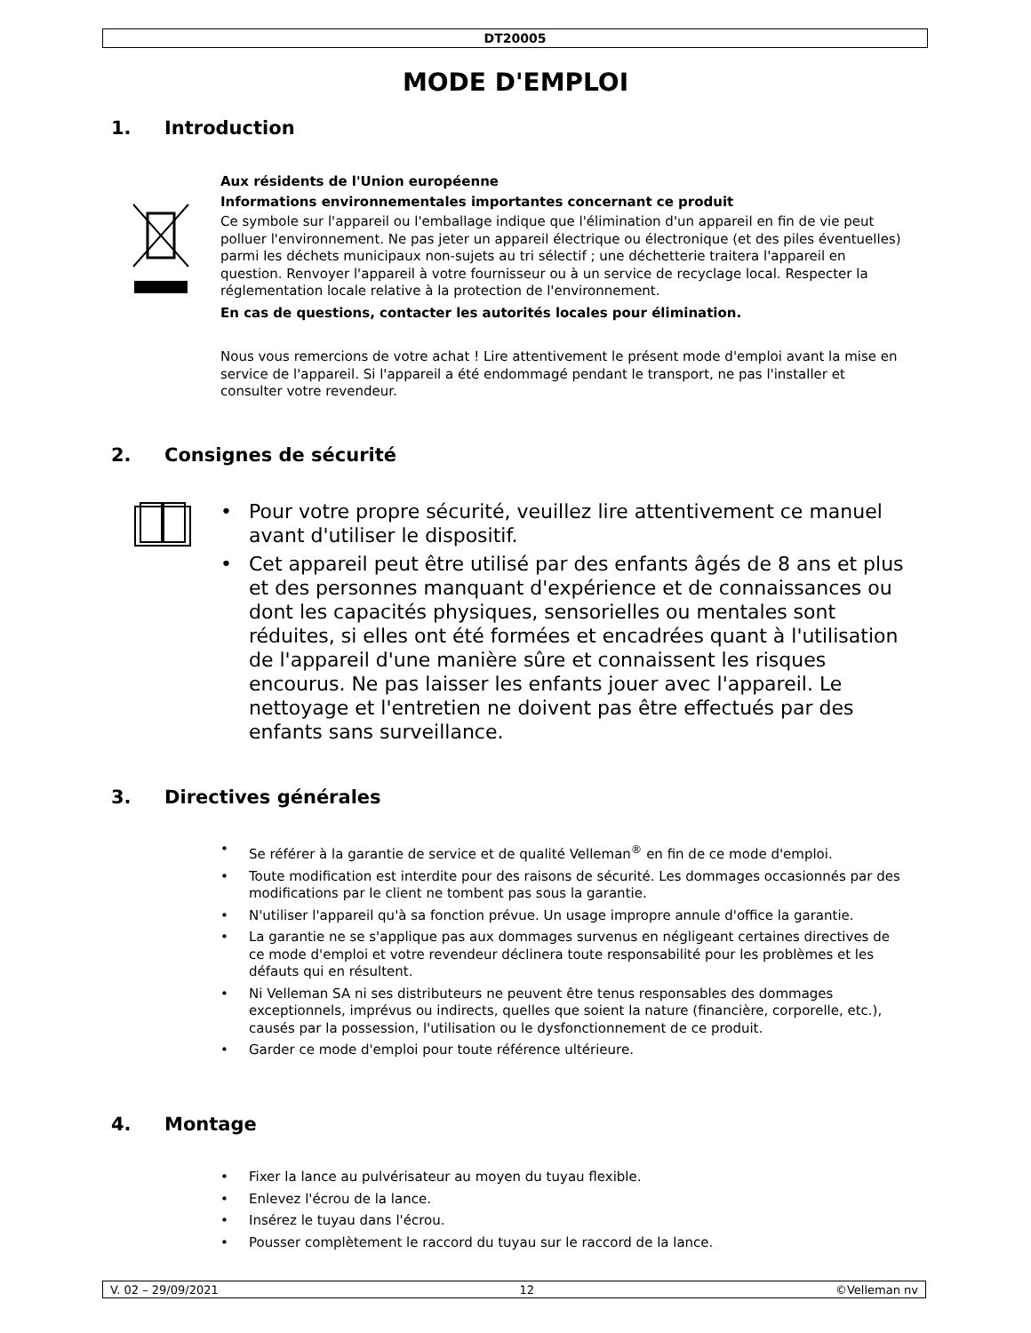DT20005
MODE D'EMPLOI
1. Introduction
Aux résidents de l'Union européenne
Informations environnementales importantes concernant ce produit
Ce symbole sur l'appareil ou l'emballage indique que l'élimination d'un appareil en fin de vie peut polluer l'environnement. Ne pas jeter un appareil électrique ou électronique (et des piles éventuelles) parmi les déchets municipaux non-sujets au tri sélectif ; une déchetterie traitera l'appareil en question. Renvoyer l'appareil à votre fournisseur ou à un service de recyclage local. Respecter la réglementation locale relative à la protection de l'environnement.
En cas de questions, contacter les autorités locales pour élimination.
Nous vous remercions de votre achat ! Lire attentivement le présent mode d'emploi avant la mise en service de l'appareil. Si l'appareil a été endommagé pendant le transport, ne pas l'installer et consulter votre revendeur.
2. Consignes de sécurité
• Pour votre propre sécurité, veuillez lire attentivement ce manuel avant d'utiliser le dispositif.
• Cet appareil peut être utilisé par des enfants âgés de 8 ans et plus et des personnes manquant d'expérience et de connaissances ou dont les capacités physiques, sensorielles ou mentales sont réduites, si elles ont été formées et encadrées quant à l'utilisation de l'appareil d'une manière sûre et connaissent les risques encourus. Ne pas laisser les enfants jouer avec l'appareil. Le nettoyage et l'entretien ne doivent pas être effectués par des enfants sans surveillance.
3. Directives générales
• Se référer à la garantie de service et de qualité Velleman<sup>®</sup> en fin de ce mode d'emploi.
• Toute modification est interdite pour des raisons de sécurité. Les dommages occasionnés par des modifications par le client ne tombent pas sous la garantie.
• N'utiliser l'appareil qu'à sa fonction prévue. Un usage impropre annule d'office la garantie.
• La garantie ne se s'applique pas aux dommages survenus en négligeant certaines directives de ce mode d'emploi et votre revendeur déclinera toute responsabilité pour les problèmes et les défauts qui en résultent.
• Ni Velleman SA ni ses distributeurs ne peuvent être tenus responsables des dommages exceptionnels, imprévus ou indirects, quelles que soient la nature (financière, corporelle, etc.), causés par la possession, l'utilisation ou le dysfonctionnement de ce produit.
• Garder ce mode d'emploi pour toute référence ultérieure.
4. Montage
• Fixer la lance au pulvérisateur au moyen du tuyau flexible.
• Enlevez l'écrou de la lance.
• Insérez le tuyau dans l'écrou.
• Pousser complètement le raccord du tuyau sur le raccord de la lance.
V. 02 – 29/09/2021 12 ©Velleman nv